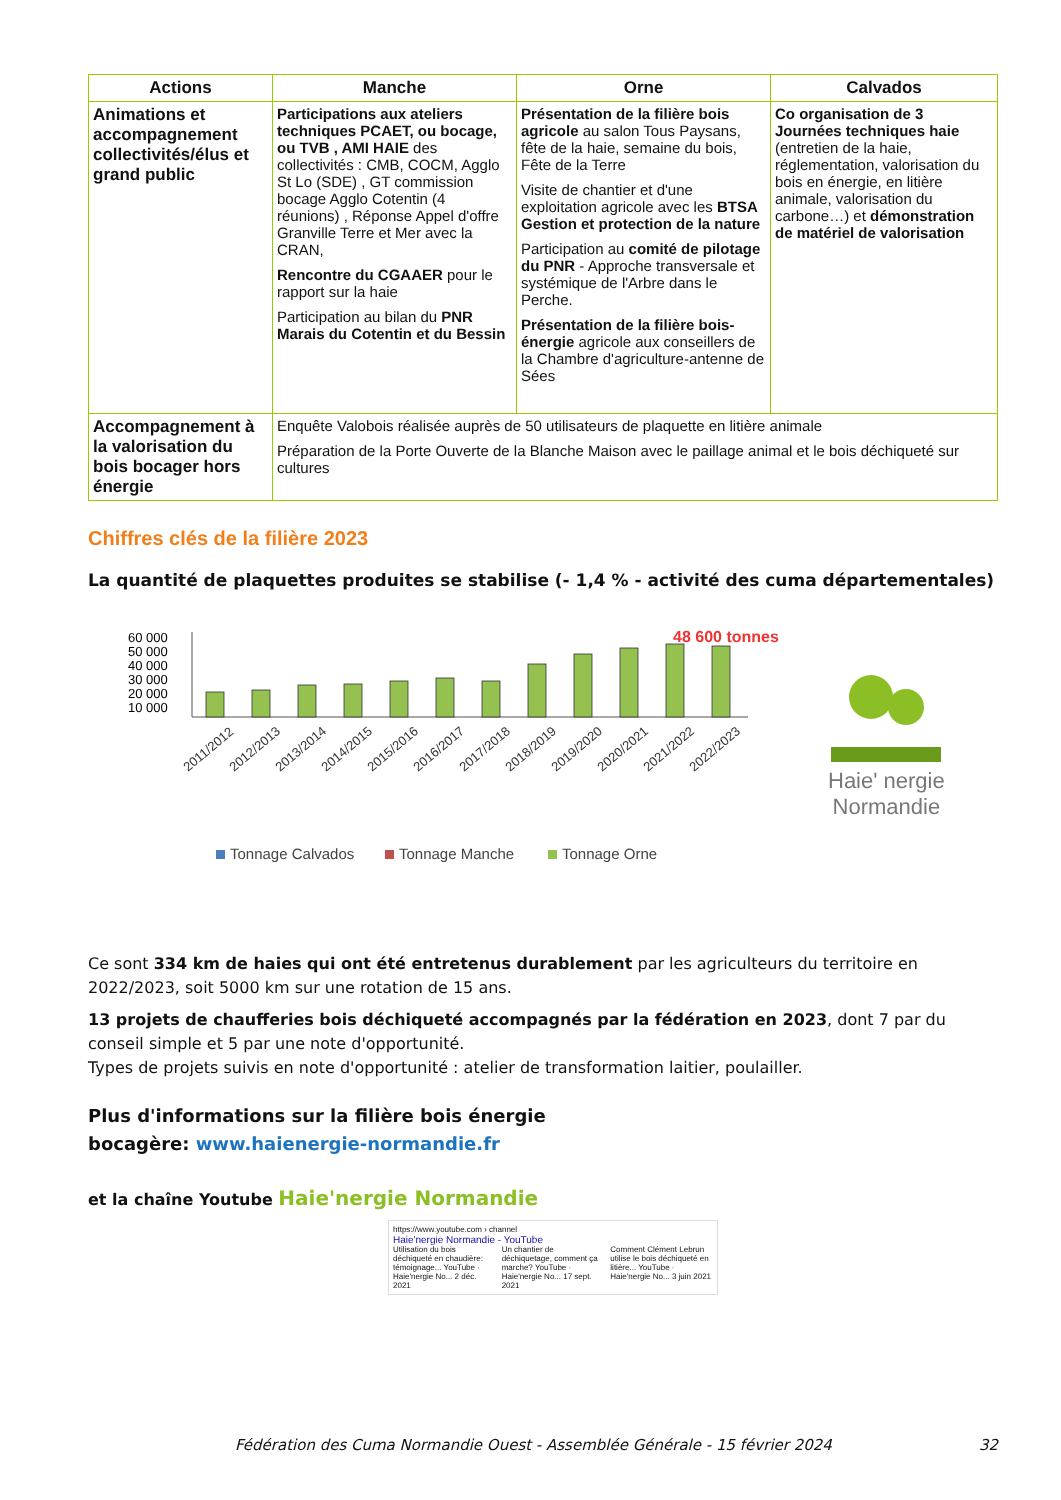| Actions | Manche | Orne | Calvados |
| --- | --- | --- | --- |
| Animations et accompagnement collectivités/élus et grand public | Participations aux ateliers techniques PCAET, ou bocage, ou TVB , AMI HAIE des collectivités : CMB, COCM, Agglo St Lo (SDE) , GT commission bocage Agglo Cotentin (4 réunions) , Réponse Appel d'offre Granville Terre et Mer avec la CRAN, Rencontre du CGAAER pour le rapport sur la haie Participation au bilan du PNR Marais du Cotentin et du Bessin | Présentation de la filière bois agricole au salon Tous Paysans, fête de la haie, semaine du bois, Fête de la Terre Visite de chantier et d'une exploitation agricole avec les BTSA Gestion et protection de la nature Participation au comité de pilotage du PNR - Approche transversale et systémique de l'Arbre dans le Perche. Présentation de la filière bois-énergie agricole aux conseillers de la Chambre d'agriculture-antenne de Sées | Co organisation de 3 Journées techniques haie (entretien de la haie, réglementation, valorisation du bois en énergie, en litière animale, valorisation du carbone…) et démonstration de matériel de valorisation |
| Accompagnement à la valorisation du bois bocager hors énergie | Enquête Valobois réalisée auprès de 50 utilisateurs de plaquette en litière animale Préparation de la Porte Ouverte de la Blanche Maison avec le paillage animal et le bois déchiqueté sur cultures | | |
Chiffres clés de la filière 2023
La quantité de plaquettes produites se stabilise (- 1,4 % - activité des cuma départementales)
60 000
50 000
40 000
30 000
20 000
10 000
48 600 tonnes
2011/2012
2012/2013
2013/2014
2014/2015
2015/2016
2016/2017
2017/2018
2018/2019
2019/2020
2020/2021
2021/2022
2022/2023
Tonnage Calvados
Tonnage Manche
Tonnage Orne
Haie' nergie
Normandie
Ce sont 334 km de haies qui ont été entretenus durablement par les agriculteurs du territoire en 2022/2023, soit 5000 km sur une rotation de 15 ans.
13 projets de chaufferies bois déchiqueté accompagnés par la fédération en 2023, dont 7 par du conseil simple et 5 par une note d'opportunité.
Types de projets suivis en note d'opportunité : atelier de transformation laitier, poulailler.
Plus d'informations sur la filière bois énergie
bocagère: www.haienergie-normandie.fr
et la chaîne Youtube Haie'nergie Normandie
https://www.youtube.com › channel
Haie'nergie Normandie - YouTube
Utilisation du bois déchiqueté en chaudière: témoignage... YouTube · Haie'nergie No... 2 déc. 2021
Un chantier de déchiquetage, comment ça marche? YouTube · Haie'nergie No... 17 sept. 2021
Comment Clément Lebrun utilise le bois déchiqueté en litière... YouTube · Haie'nergie No... 3 juin 2021
Fédération des Cuma Normandie Ouest - Assemblée Générale - 15 février 2024 32